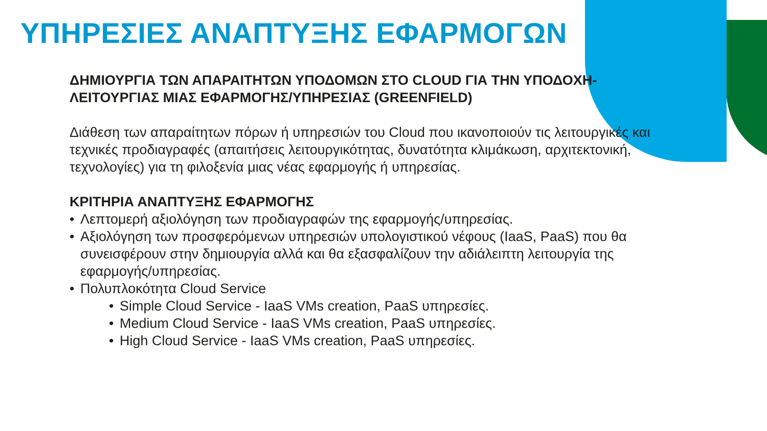ΥΠΗΡΕΣΙΕΣ ΑΝΑΠΤΥΞΗΣ ΕΦΑΡΜΟΓΩΝ
ΔΗΜΙΟΥΡΓΙΑ ΤΩΝ ΑΠΑΡΑΙΤΗΤΩΝ ΥΠΟΔΟΜΩΝ ΣΤΟ CLOUD ΓΙΑ ΤΗΝ ΥΠΟΔΟΧΗ-ΛΕΙΤΟΥΡΓΙΑΣ ΜΙΑΣ ΕΦΑΡΜΟΓΗΣ/ΥΠΗΡΕΣΙΑΣ (GREENFIELD)
Διάθεση των απαραίτητων πόρων ή υπηρεσιών του Cloud που ικανοποιούν τις λειτουργικές και τεχνικές προδιαγραφές (απαιτήσεις λειτουργικότητας, δυνατότητα κλιμάκωση, αρχιτεκτονική, τεχνολογίες) για τη φιλοξενία μιας νέας εφαρμογής ή υπηρεσίας.
ΚΡΙΤΗΡΙΑ ΑΝΑΠΤΥΞΗΣ ΕΦΑΡΜΟΓΗΣ
• Λεπτομερή αξιολόγηση των προδιαγραφών της εφαρμογής/υπηρεσίας.
• Αξιολόγηση των προσφερόμενων υπηρεσιών υπολογιστικού νέφους (IaaS, PaaS) που θα συνεισφέρουν στην δημιουργία αλλά και θα εξασφαλίζουν την αδιάλειπτη λειτουργία της εφαρμογής/υπηρεσίας.
• Πολυπλοκότητα Cloud Service
• Simple Cloud Service - IaaS VMs creation, PaaS υπηρεσίες.
• Medium Cloud Service - IaaS VMs creation, PaaS υπηρεσίες.
• High Cloud Service - IaaS VMs creation, PaaS υπηρεσίες.